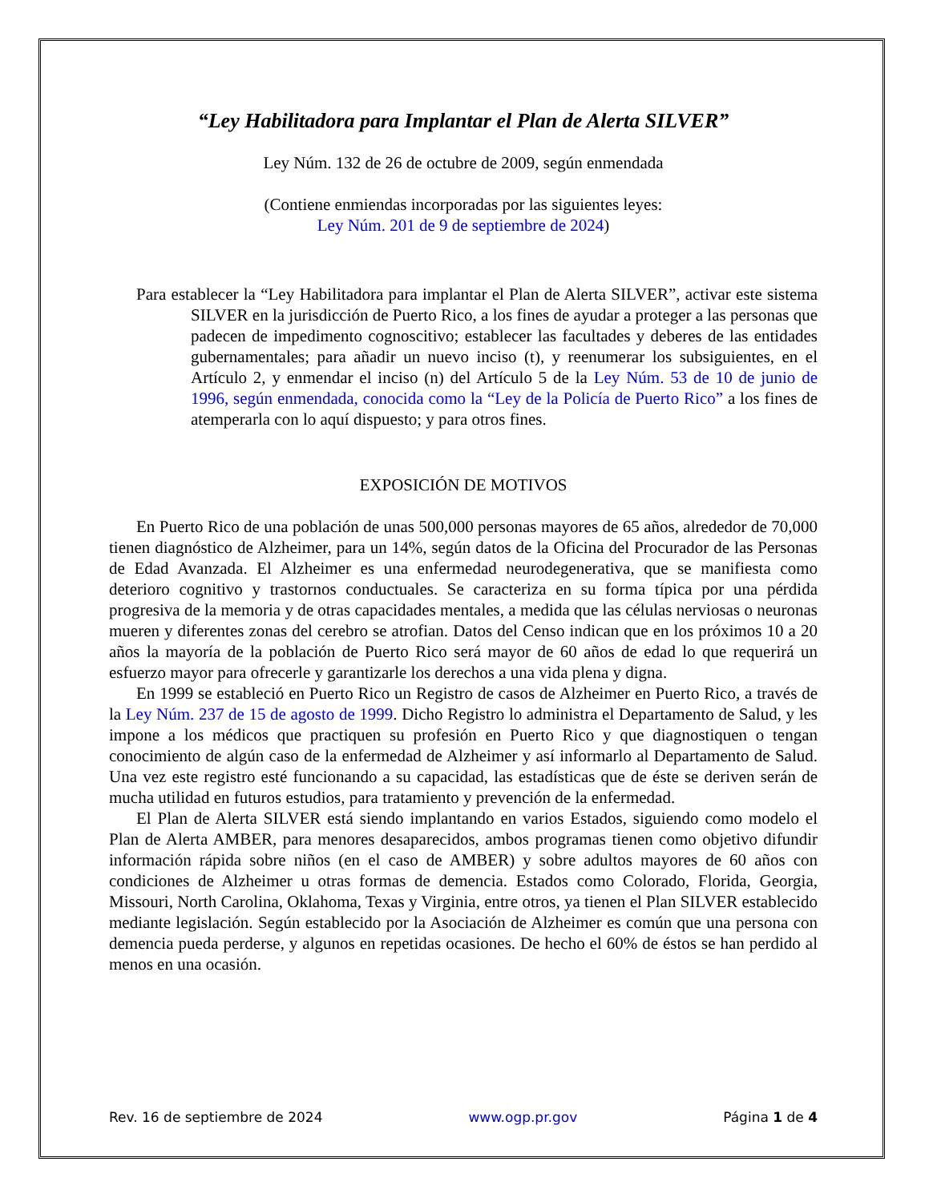“Ley Habilitadora para Implantar el Plan de Alerta SILVER”
Ley Núm. 132 de 26 de octubre de 2009, según enmendada
(Contiene enmiendas incorporadas por las siguientes leyes:
Ley Núm. 201 de 9 de septiembre de 2024)
Para establecer la “Ley Habilitadora para implantar el Plan de Alerta SILVER”, activar este sistema SILVER en la jurisdicción de Puerto Rico, a los fines de ayudar a proteger a las personas que padecen de impedimento cognoscitivo; establecer las facultades y deberes de las entidades gubernamentales; para añadir un nuevo inciso (t), y reenumerar los subsiguientes, en el Artículo 2, y enmendar el inciso (n) del Artículo 5 de la Ley Núm. 53 de 10 de junio de 1996, según enmendada, conocida como la “Ley de la Policía de Puerto Rico” a los fines de atemperarla con lo aquí dispuesto; y para otros fines.
EXPOSICIÓN DE MOTIVOS
En Puerto Rico de una población de unas 500,000 personas mayores de 65 años, alrededor de 70,000 tienen diagnóstico de Alzheimer, para un 14%, según datos de la Oficina del Procurador de las Personas de Edad Avanzada. El Alzheimer es una enfermedad neurodegenerativa, que se manifiesta como deterioro cognitivo y trastornos conductuales. Se caracteriza en su forma típica por una pérdida progresiva de la memoria y de otras capacidades mentales, a medida que las células nerviosas o neuronas mueren y diferentes zonas del cerebro se atrofian. Datos del Censo indican que en los próximos 10 a 20 años la mayoría de la población de Puerto Rico será mayor de 60 años de edad lo que requerirá un esfuerzo mayor para ofrecerle y garantizarle los derechos a una vida plena y digna.
En 1999 se estableció en Puerto Rico un Registro de casos de Alzheimer en Puerto Rico, a través de la Ley Núm. 237 de 15 de agosto de 1999. Dicho Registro lo administra el Departamento de Salud, y les impone a los médicos que practiquen su profesión en Puerto Rico y que diagnostiquen o tengan conocimiento de algún caso de la enfermedad de Alzheimer y así informarlo al Departamento de Salud. Una vez este registro esté funcionando a su capacidad, las estadísticas que de éste se deriven serán de mucha utilidad en futuros estudios, para tratamiento y prevención de la enfermedad.
El Plan de Alerta SILVER está siendo implantando en varios Estados, siguiendo como modelo el Plan de Alerta AMBER, para menores desaparecidos, ambos programas tienen como objetivo difundir información rápida sobre niños (en el caso de AMBER) y sobre adultos mayores de 60 años con condiciones de Alzheimer u otras formas de demencia. Estados como Colorado, Florida, Georgia, Missouri, North Carolina, Oklahoma, Texas y Virginia, entre otros, ya tienen el Plan SILVER establecido mediante legislación. Según establecido por la Asociación de Alzheimer es común que una persona con demencia pueda perderse, y algunos en repetidas ocasiones. De hecho el 60% de éstos se han perdido al menos en una ocasión.
Rev. 16 de septiembre de 2024 www.ogp.pr.gov Página 1 de 4